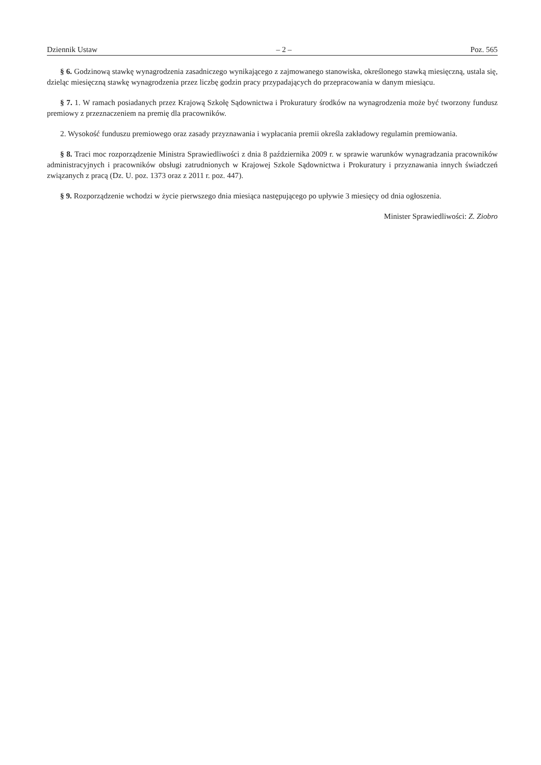Dziennik Ustaw – 2 – Poz. 565
§ 6. Godzinową stawkę wynagrodzenia zasadniczego wynikającego z zajmowanego stanowiska, określonego stawką miesięczną, ustala się, dzieląc miesięczną stawkę wynagrodzenia przez liczbę godzin pracy przypadających do przepracowania w danym miesiącu.
§ 7. 1. W ramach posiadanych przez Krajową Szkołę Sądownictwa i Prokuratury środków na wynagrodzenia może być tworzony fundusz premiowy z przeznaczeniem na premię dla pracowników.
2. Wysokość funduszu premiowego oraz zasady przyznawania i wypłacania premii określa zakładowy regulamin premiowania.
§ 8. Traci moc rozporządzenie Ministra Sprawiedliwości z dnia 8 października 2009 r. w sprawie warunków wynagradzania pracowników administracyjnych i pracowników obsługi zatrudnionych w Krajowej Szkole Sądownictwa i Prokuratury i przyznawania innych świadczeń związanych z pracą (Dz. U. poz. 1373 oraz z 2011 r. poz. 447).
§ 9. Rozporządzenie wchodzi w życie pierwszego dnia miesiąca następującego po upływie 3 miesięcy od dnia ogłoszenia.
Minister Sprawiedliwości: Z. Ziobro